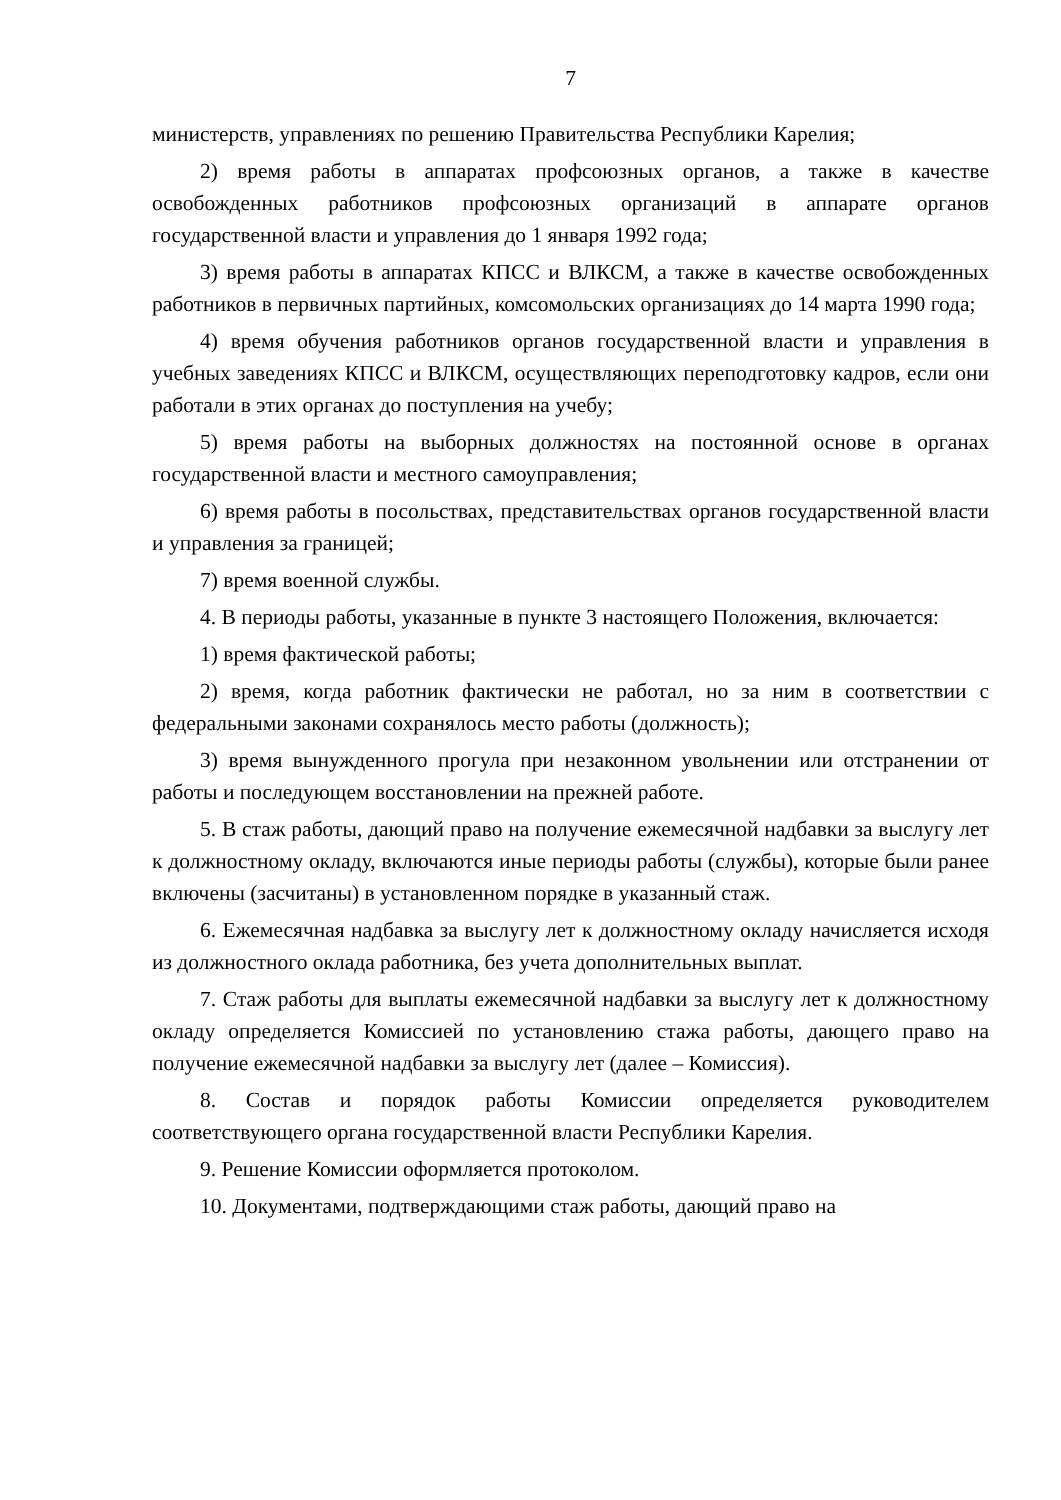7
министерств, управлениях по решению Правительства Республики Карелия;
2) время работы в аппаратах профсоюзных органов, а также в качестве освобожденных работников профсоюзных организаций в аппарате органов государственной власти и управления до 1 января 1992 года;
3) время работы в аппаратах КПСС и ВЛКСМ, а также в качестве освобожденных работников в первичных партийных, комсомольских организациях до 14 марта 1990 года;
4) время обучения работников органов государственной власти и управления в учебных заведениях КПСС и ВЛКСМ, осуществляющих переподготовку кадров, если они работали в этих органах до поступления на учебу;
5) время работы на выборных должностях на постоянной основе в органах государственной власти и местного самоуправления;
6) время работы в посольствах, представительствах органов государственной власти и управления за границей;
7) время военной службы.
4. В периоды работы, указанные в пункте 3 настоящего Положения, включается:
1) время фактической работы;
2) время, когда работник фактически не работал, но за ним в соответствии с федеральными законами сохранялось место работы (должность);
3) время вынужденного прогула при незаконном увольнении или отстранении от работы и последующем восстановлении на прежней работе.
5. В стаж работы, дающий право на получение ежемесячной надбавки за выслугу лет к должностному окладу, включаются иные периоды работы (службы), которые были ранее включены (засчитаны) в установленном порядке в указанный стаж.
6. Ежемесячная надбавка за выслугу лет к должностному окладу начисляется исходя из должностного оклада работника, без учета дополнительных выплат.
7. Стаж работы для выплаты ежемесячной надбавки за выслугу лет к должностному окладу определяется Комиссией по установлению стажа работы, дающего право на получение ежемесячной надбавки за выслугу лет (далее – Комиссия).
8. Состав и порядок работы Комиссии определяется руководителем соответствующего органа государственной власти Республики Карелия.
9. Решение Комиссии оформляется протоколом.
10. Документами, подтверждающими стаж работы, дающий право на